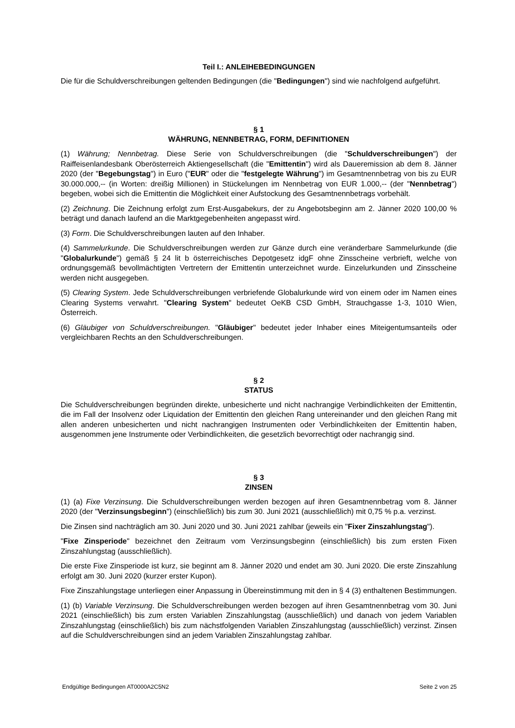Teil I.: ANLEIHEBEDINGUNGEN
Die für die Schuldverschreibungen geltenden Bedingungen (die "Bedingungen") sind wie nachfolgend aufgeführt.
§ 1
WÄHRUNG, NENNBETRAG, FORM, DEFINITIONEN
(1) Währung; Nennbetrag. Diese Serie von Schuldverschreibungen (die "Schuldverschreibungen") der Raiffeisenlandesbank Oberösterreich Aktiengesellschaft (die "Emittentin") wird als Daueremission ab dem 8. Jänner 2020 (der "Begebungstag") in Euro ("EUR" oder die "festgelegte Währung") im Gesamtnennbetrag von bis zu EUR 30.000.000,-- (in Worten: dreißig Millionen) in Stückelungen im Nennbetrag von EUR 1.000,-- (der "Nennbetrag") begeben, wobei sich die Emittentin die Möglichkeit einer Aufstockung des Gesamtnennbetrags vorbehält.
(2) Zeichnung. Die Zeichnung erfolgt zum Erst-Ausgabekurs, der zu Angebotsbeginn am 2. Jänner 2020 100,00 % beträgt und danach laufend an die Marktgegebenheiten angepasst wird.
(3) Form. Die Schuldverschreibungen lauten auf den Inhaber.
(4) Sammelurkunde. Die Schuldverschreibungen werden zur Gänze durch eine veränderbare Sammelurkunde (die "Globalurkunde") gemäß § 24 lit b österreichisches Depotgesetz idgF ohne Zinsscheine verbrieft, welche von ordnungsgemäß bevollmächtigten Vertretern der Emittentin unterzeichnet wurde. Einzelurkunden und Zinsscheine werden nicht ausgegeben.
(5) Clearing System. Jede Schuldverschreibungen verbriefende Globalurkunde wird von einem oder im Namen eines Clearing Systems verwahrt. "Clearing System" bedeutet OeKB CSD GmbH, Strauchgasse 1-3, 1010 Wien, Österreich.
(6) Gläubiger von Schuldverschreibungen. "Gläubiger" bedeutet jeder Inhaber eines Miteigentumsanteils oder vergleichbaren Rechts an den Schuldverschreibungen.
§ 2
STATUS
Die Schuldverschreibungen begründen direkte, unbesicherte und nicht nachrangige Verbindlichkeiten der Emittentin, die im Fall der Insolvenz oder Liquidation der Emittentin den gleichen Rang untereinander und den gleichen Rang mit allen anderen unbesicherten und nicht nachrangigen Instrumenten oder Verbindlichkeiten der Emittentin haben, ausgenommen jene Instrumente oder Verbindlichkeiten, die gesetzlich bevorrechtigt oder nachrangig sind.
§ 3
ZINSEN
(1) (a) Fixe Verzinsung. Die Schuldverschreibungen werden bezogen auf ihren Gesamtnennbetrag vom 8. Jänner 2020 (der "Verzinsungsbeginn") (einschließlich) bis zum 30. Juni 2021 (ausschließlich) mit 0,75 % p.a. verzinst.
Die Zinsen sind nachträglich am 30. Juni 2020 und 30. Juni 2021 zahlbar (jeweils ein "Fixer Zinszahlungstag").
"Fixe Zinsperiode" bezeichnet den Zeitraum vom Verzinsungsbeginn (einschließlich) bis zum ersten Fixen Zinszahlungstag (ausschließlich).
Die erste Fixe Zinsperiode ist kurz, sie beginnt am 8. Jänner 2020 und endet am 30. Juni 2020. Die erste Zinszahlung erfolgt am 30. Juni 2020 (kurzer erster Kupon).
Fixe Zinszahlungstage unterliegen einer Anpassung in Übereinstimmung mit den in § 4 (3) enthaltenen Bestimmungen.
(1) (b) Variable Verzinsung. Die Schuldverschreibungen werden bezogen auf ihren Gesamtnennbetrag vom 30. Juni 2021 (einschließlich) bis zum ersten Variablen Zinszahlungstag (ausschließlich) und danach von jedem Variablen Zinszahlungstag (einschließlich) bis zum nächstfolgenden Variablen Zinszahlungstag (ausschließlich) verzinst. Zinsen auf die Schuldverschreibungen sind an jedem Variablen Zinszahlungstag zahlbar.
Endgültige Bedingungen AT0000A2C5N2 Seite 2 von 25